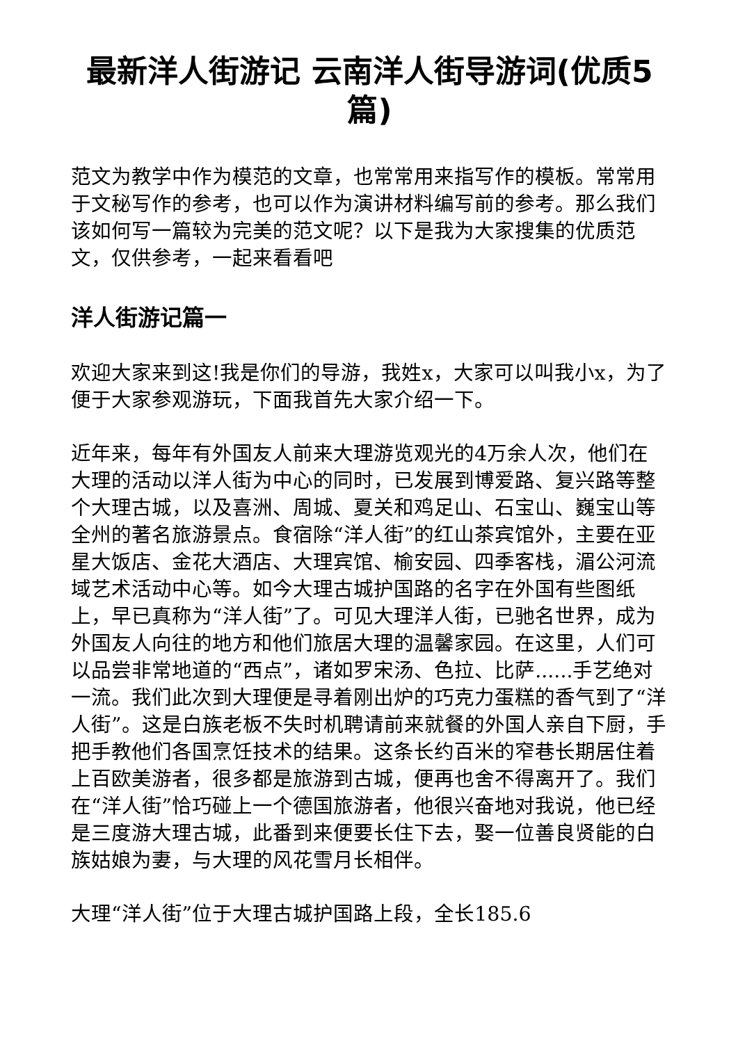最新洋人街游记 云南洋人街导游词(优质5篇)
范文为教学中作为模范的文章，也常常用来指写作的模板。常常用于文秘写作的参考，也可以作为演讲材料编写前的参考。那么我们该如何写一篇较为完美的范文呢？以下是我为大家搜集的优质范文，仅供参考，一起来看看吧
洋人街游记篇一
欢迎大家来到这!我是你们的导游，我姓x，大家可以叫我小x，为了便于大家参观游玩，下面我首先大家介绍一下。
近年来，每年有外国友人前来大理游览观光的4万余人次，他们在大理的活动以洋人街为中心的同时，已发展到博爱路、复兴路等整个大理古城，以及喜洲、周城、夏关和鸡足山、石宝山、巍宝山等全州的著名旅游景点。食宿除“洋人街”的红山茶宾馆外，主要在亚星大饭店、金花大酒店、大理宾馆、榆安园、四季客栈，湄公河流域艺术活动中心等。如今大理古城护国路的名字在外国有些图纸上，早已真称为“洋人街”了。可见大理洋人街，已驰名世界，成为外国友人向往的地方和他们旅居大理的温馨家园。在这里，人们可以品尝非常地道的“西点”，诸如罗宋汤、色拉、比萨......手艺绝对一流。我们此次到大理便是寻着刚出炉的巧克力蛋糕的香气到了“洋人街”。这是白族老板不失时机聘请前来就餐的外国人亲自下厨，手把手教他们各国烹饪技术的结果。这条长约百米的窄巷长期居住着上百欧美游者，很多都是旅游到古城，便再也舍不得离开了。我们在“洋人街”恰巧碰上一个德国旅游者，他很兴奋地对我说，他已经是三度游大理古城，此番到来便要长住下去，娶一位善良贤能的白族姑娘为妻，与大理的风花雪月长相伴。
大理“洋人街”位于大理古城护国路上段，全长185.6